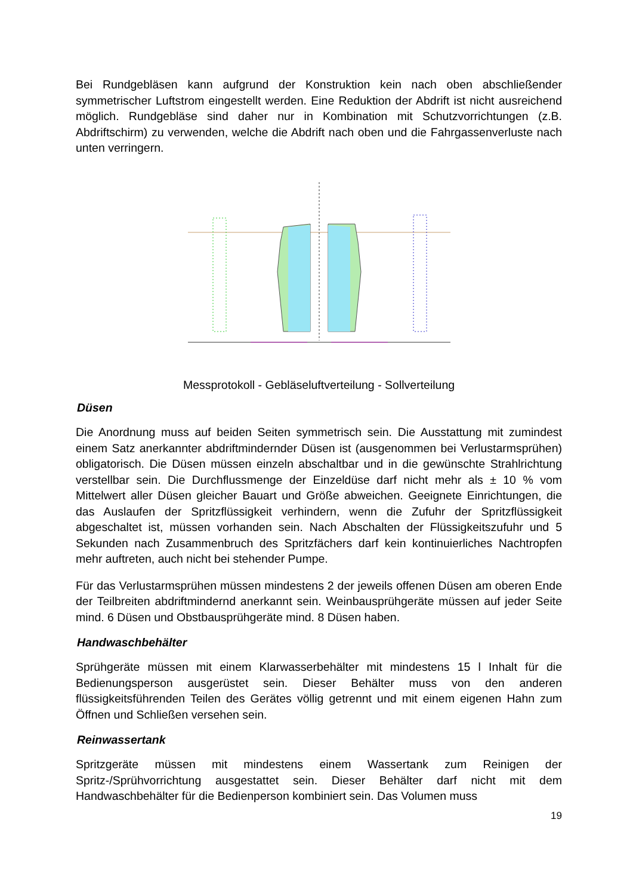Bei Rundgebläsen kann aufgrund der Konstruktion kein nach oben abschließender symmetrischer Luftstrom eingestellt werden. Eine Reduktion der Abdrift ist nicht ausreichend möglich. Rundgebläse sind daher nur in Kombination mit Schutzvorrichtungen (z.B. Abdriftschirm) zu verwenden, welche die Abdrift nach oben und die Fahrgassenverluste nach unten verringern.
Messprotokoll - Gebläseluftverteilung - Sollverteilung
Düsen
Die Anordnung muss auf beiden Seiten symmetrisch sein. Die Ausstattung mit zumindest einem Satz anerkannter abdriftmindernder Düsen ist (ausgenommen bei Verlustarmsprühen) obligatorisch. Die Düsen müssen einzeln abschaltbar und in die gewünschte Strahlrichtung verstellbar sein. Die Durchflussmenge der Einzeldüse darf nicht mehr als ± 10 % vom Mittelwert aller Düsen gleicher Bauart und Größe abweichen. Geeignete Einrichtungen, die das Auslaufen der Spritzflüssigkeit verhindern, wenn die Zufuhr der Spritzflüssigkeit abgeschaltet ist, müssen vorhanden sein. Nach Abschalten der Flüssigkeitszufuhr und 5 Sekunden nach Zusammenbruch des Spritzfächers darf kein kontinuierliches Nachtropfen mehr auftreten, auch nicht bei stehender Pumpe.
Für das Verlustarmsprühen müssen mindestens 2 der jeweils offenen Düsen am oberen Ende der Teilbreiten abdriftmindernd anerkannt sein. Weinbausprühgeräte müssen auf jeder Seite mind. 6 Düsen und Obstbausprühgeräte mind. 8 Düsen haben.
Handwaschbehälter
Sprühgeräte müssen mit einem Klarwasserbehälter mit mindestens 15 l Inhalt für die Bedienungsperson ausgerüstet sein. Dieser Behälter muss von den anderen flüssigkeitsführenden Teilen des Gerätes völlig getrennt und mit einem eigenen Hahn zum Öffnen und Schließen versehen sein.
Reinwassertank
Spritzgeräte müssen mit mindestens einem Wassertank zum Reinigen der Spritz-/Sprühvorrichtung ausgestattet sein. Dieser Behälter darf nicht mit dem Handwaschbehälter für die Bedienperson kombiniert sein. Das Volumen muss
19